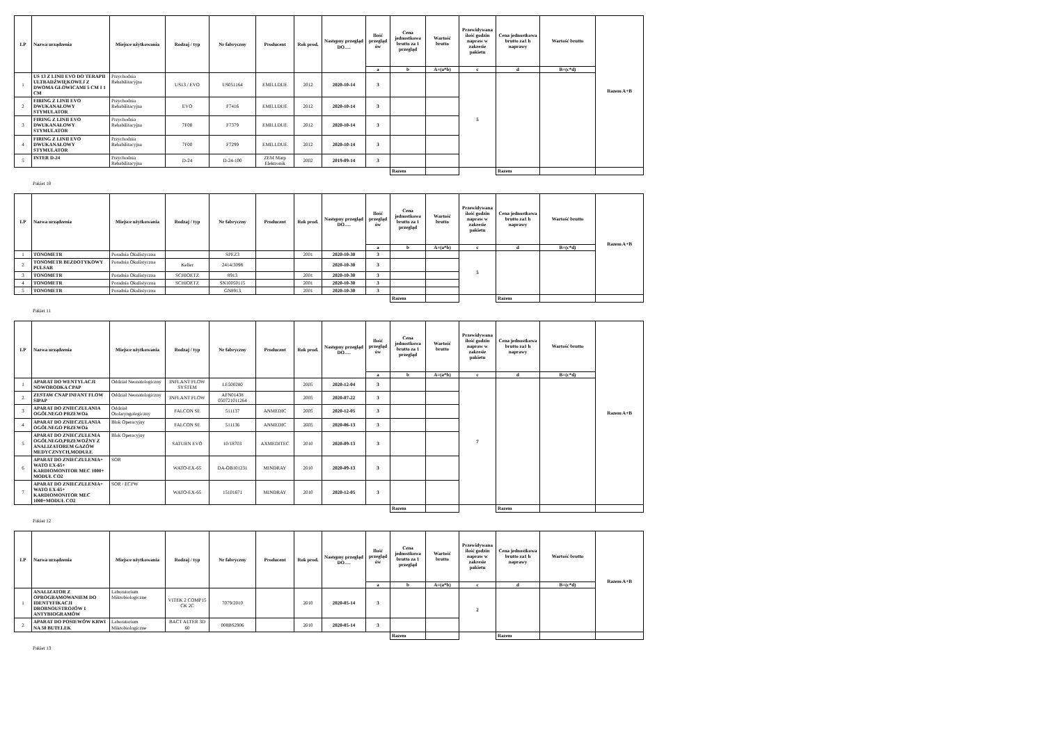| LP | Nazwa urządzenia | Miejsce użytkowania | Rodzaj / typ | Nr fabryczny | Producent | Rok prod. | Następny przegląd DO…. | Ilość przegląd ów | Cena jednostkowa brutto za 1 przegląd | Wartość brutto | Przewidywana ilość godzin napraw w zakresie pakietu | Cena jednostkowa brutto za1 h naprawy | Wartość brutto | Razem A+B |
| --- | --- | --- | --- | --- | --- | --- | --- | --- | --- | --- | --- | --- | --- | --- |
| | | | | | | | | a | b | A=(a*b) | c | d | B=(c*d) | |
| 1 | US 13 Z LINII EVO DO TERAPII ULTRADŹWIĘKOWEJ Z DWOMA GŁOWICAMI 5 CM I 1 CM | Przychodnia Rehabilitacyjna | US13 / EVO | US051164 | EMILLDUE | 2012 | 2020-10-14 | 3 | | | 5 | | | |
| 2 | FIRING Z LINII EVO DWUKANAŁOWY STYMULATOR | Przychodnia Rehabilitacyjna | EVO | F7416 | EMILLDUE | 2012 | 2020-10-14 | 3 | | | | | | |
| 3 | FIRING Z LINII EVO DWUKANAŁOWY STYMULATOR | Przychodnia Rehabilitacyjna | 7F00 | F7379 | EMILLDUE | 2012 | 2020-10-14 | 3 | | | | | | |
| 4 | FIRING Z LINII EVO DWUKANAŁOWY STYMULATOR | Przychodnia Rehabilitacyjna | 7F00 | F7299 | EMILLDUE | 2012 | 2020-10-14 | 3 | | | | | | |
| 5 | INTER D-24 | Przychodnia Rehabilitacyjna | D-24 | D-24-100 | ZEM Marp Elektronik | 2002 | 2019-09-14 | 3 | | | | | | |
| | | | | | | | | | Razem | | | Razem | | |
Pakiet 10
| LP | Nazwa urządzenia | Miejsce użytkowania | Rodzaj / typ | Nr fabryczny | Producent | Rok prod. | Następny przegląd DO…. | Ilość przegląd ów | Cena jednostkowa brutto za 1 przegląd | Wartość brutto | Przewidywana ilość godzin napraw w zakresie pakietu | Cena jednostkowa brutto za1 h naprawy | Wartość brutto | Razem A+B |
| --- | --- | --- | --- | --- | --- | --- | --- | --- | --- | --- | --- | --- | --- | --- |
| | | | | | | | | a | b | A=(a*b) | c | d | B=(c*d) | |
| 1 | TONOMETR | Poradnia Okulistyczna | | SPEZ3 | | 2001 | 2020-10-30 | 3 | | | 5 | | | |
| 2 | TONOMETR BEZDOTYKOWY PULSAR | Poradnia Okulistyczna | Keller | 2414/3098 | | | 2020-10-30 | 3 | | | | | | |
| 3 | TONOMETR | Poradnia Okulistyczna | SCHIOETZ | 8913 | | 2001 | 2020-10-30 | 3 | | | | | | |
| 4 | TONOMETR | Poradnia Okulistyczna | SCHIOETZ | SN10050115 | | 2001 | 2020-10-30 | 3 | | | | | | |
| 5 | TONOMETR | Poradnia Okulistyczna | | GN8913 | | 2001 | 2020-10-30 | 3 | | | | | | |
| | | | | | | | | | Razem | | | Razem | | |
Pakiet 11
| LP | Nazwa urządzenia | Miejsce użytkowania | Rodzaj / typ | Nr fabryczny | Producent | Rok prod. | Następny przegląd DO…. | Ilość przegląd ów | Cena jednostkowa brutto za 1 przegląd | Wartość brutto | Przewidywana ilość godzin napraw w zakresie pakietu | Cena jednostkowa brutto za1 h naprawy | Wartość brutto | Razem A+B |
| --- | --- | --- | --- | --- | --- | --- | --- | --- | --- | --- | --- | --- | --- | --- |
| | | | | | | | | a | b | A=(a*b) | c | d | B=(c*d) | |
| 1 | APARAT DO WENTYLACJI NOWORODKA CPAP | Oddział Neonatologiczny | INFLANT FLOW SYSTEM | LE500280 | | 2005 | 2020-12-04 | 3 | | | 7 | | | |
| 2 | ZESTAW CNAP INFANT FLOW SIPAP | Oddział Neonatologiczny | INFLANT FLOW | AFN01438 050721011264 | | 2005 | 2020-07-22 | 3 | | | | | | |
| 3 | APARAT DO ZNIECZULANIA OGÓLNEGO PRZEWOá | Oddział Otolaryngologiczny | FALCON SE | 511137 | ANMEDIC | 2005 | 2020-12-05 | 3 | | | | | | |
| 4 | APARAT DO ZNIECZULANIA OGÓLNEGO PRZEWOá | Blok Operacyjny | FALCON SE | 511136 | ANMEDIC | 2005 | 2020-06-13 | 3 | | | | | | |
| 5 | APARAT DO ZNIECZULENIA OGÓLNEGO,PRZEWOŹNY Z ANALIZATOREM GAZÓW MEDYCZNYCH,MODUŁE | Blok Operacyjny | SATURN EVO | 10/18703 | AXMEDITEC | 2010 | 2020-09-13 | 3 | | | | | | |
| 6 | APARAT DO ZNIECZULENIA+ WATO EX-65+ KARDIOMONITOR MEC 1000+ MODUŁ CO2 | SOR | WATO-EX-65 | DA-OB101231 | MINDRAY | 2010 | 2020-09-13 | 3 | | | | | | |
| 7 | APARAT DO ZNIECZULENIA+ WATO EX-65+ KARDIOMONITOR MEC 1000+MODUŁ CO2 | SOR / ECPW | WATO-EX-65 | 15101671 | MINDRAY | 2010 | 2020-12-05 | 3 | | | | | | |
| | | | | | | | | | Razem | | | Razem | | |
Pakiet 12
| LP | Nazwa urządzenia | Miejsce użytkowania | Rodzaj / typ | Nr fabryczny | Producent | Rok prod. | Następny przegląd DO…. | Ilość przegląd ów | Cena jednostkowa brutto za 1 przegląd | Wartość brutto | Przewidywana ilość godzin napraw w zakresie pakietu | Cena jednostkowa brutto za1 h naprawy | Wartość brutto | Razem A+B |
| --- | --- | --- | --- | --- | --- | --- | --- | --- | --- | --- | --- | --- | --- | --- |
| | | | | | | | | a | b | A=(a*b) | c | d | B=(c*d) | |
| 1 | ANALIZATOR Z OPROGRAMOWANIEM DO IDENTYFIKACJI DROBNOUSTROJÓW I ANTYBIOGRAMÓW | Laboratorium Mikrobiologiczne | VITEK 2 COMP15 CK 2C | 7079/2010 | | 2010 | 2020-05-14 | 3 | | | 2 | | | |
| 2 | APARAT DO POSIEWÓW KRWI NA 50 BUTELEK | Laboratorium Mikrobiologiczne | BACT ALTER 3D 60 | 008BS2906 | | 2010 | 2020-05-14 | 3 | | | | | | |
| | | | | | | | | | Razem | | | Razem | | |
Pakiet 13